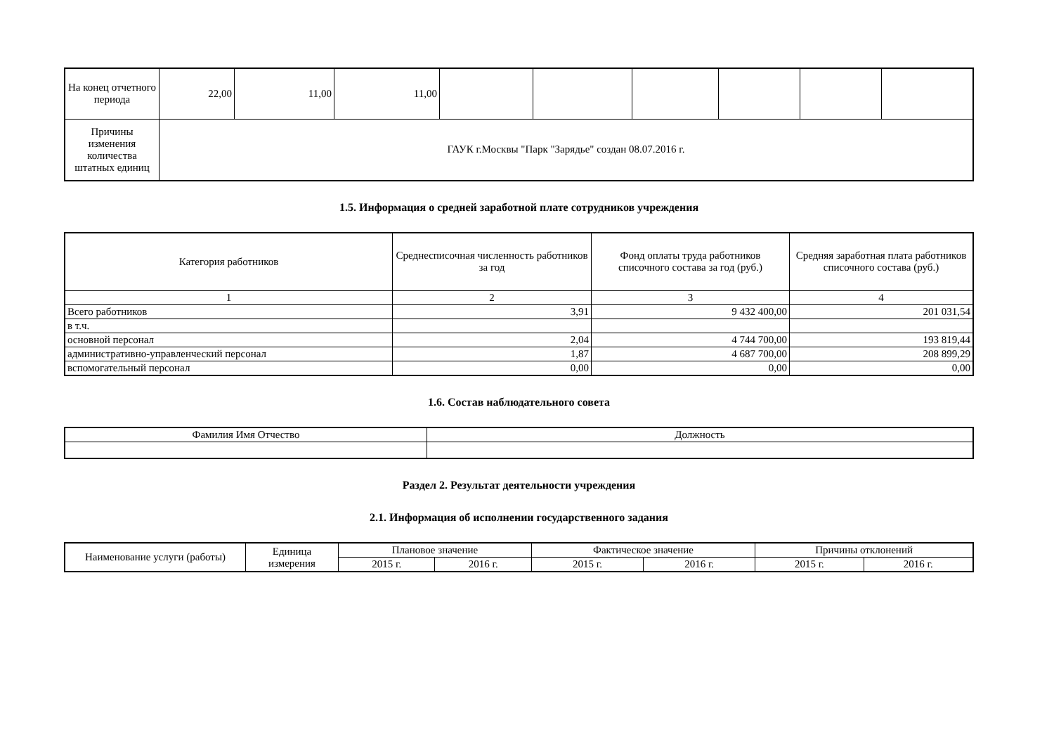| На конец отчетного периода | 22,00 | 11,00 | 11,00 | | | | | | |
| Причины изменения количества штатных единиц | ГАУК г.Москвы "Парк "Зарядье" создан 08.07.2016 г. | | | | | | | | |
1.5. Информация о средней заработной плате сотрудников учреждения
| Категория работников | Среднесписочная численность работников за год | Фонд оплаты труда работников списочного состава за год (руб.) | Средняя заработная плата работников списочного состава (руб.) |
| --- | --- | --- | --- |
| 1 | 2 | 3 | 4 |
| Всего работников | 3,91 | 9 432 400,00 | 201 031,54 |
| в т.ч. | | | |
| основной персонал | 2,04 | 4 744 700,00 | 193 819,44 |
| административно-управленческий персонал | 1,87 | 4 687 700,00 | 208 899,29 |
| вспомогательный персонал | 0,00 | 0,00 | 0,00 |
1.6. Состав наблюдательного совета
| Фамилия Имя Отчество | Должность |
Раздел 2. Результат деятельности учреждения
2.1. Информация об исполнении государственного задания
| Наименование услуги (работы) | Единица измерения | Плановое значение | | Фактическое значение | | Причины отклонений | |
| | | 2015 г. | 2016 г. | 2015 г. | 2016 г. | 2015 г. | 2016 г. |